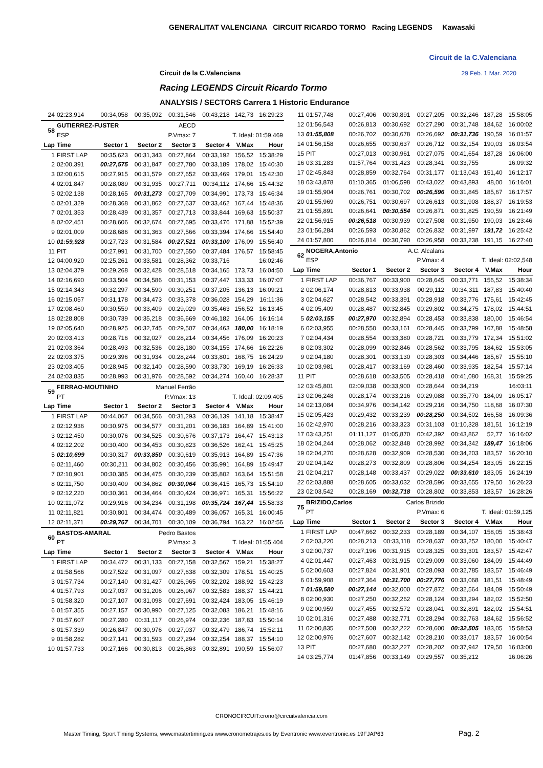GENERALITAT VALENCIANA CIRCUIT RICARDO TORMO Racing LEGENDS Kawasaki
Circuit de la C.Valenciana
29 Feb. 1 Mar. 2020 Circuit de la C.Valenciana
Racing LEGENDS Circuit Ricardo Tormo
ANALYSIS / SECTORS Carrera 1 Historic Endurance
| 24 | 02:23,914 | 00:34,058 | 00:35,092 | 00:31,546 | 00:43,218 | 142,73 | 16:29:23 |
| 58 | GUTIERREZ-FUSTER | | AECD | | | | |
| | ESP | | P.Vmax: 7 | | T. Ideal: 01:59,469 | | |
| Lap | Time | Sector 1 | Sector 2 | Sector 3 | Sector 4 | V.Max | Hour |
| 1 | FIRST LAP | 00:35,623 | 00:31,343 | 00:27,864 | 00:33,192 | 156,52 | 15:38:29 |
| 2 | 02:00,391 | 00:27,575 | 00:31,847 | 00:27,780 | 00:33,189 | 178,02 | 15:40:30 |
| 3 | 02:00,615 | 00:27,915 | 00:31,579 | 00:27,652 | 00:33,469 | 179,01 | 15:42:30 |
| 4 | 02:01,847 | 00:28,089 | 00:31,935 | 00:27,711 | 00:34,112 | 174,66 | 15:44:32 |
| 5 | 02:02,138 | 00:28,165 | 00:31,273 | 00:27,709 | 00:34,991 | 173,73 | 15:46:34 |
| 6 | 02:01,329 | 00:28,368 | 00:31,862 | 00:27,637 | 00:33,462 | 167,44 | 15:48:36 |
| 7 | 02:01,353 | 00:28,439 | 00:31,357 | 00:27,713 | 00:33,844 | 169,63 | 15:50:37 |
| 8 | 02:02,451 | 00:28,606 | 00:32,674 | 00:27,695 | 00:33,476 | 171,88 | 15:52:39 |
| 9 | 02:01,009 | 00:28,686 | 00:31,363 | 00:27,566 | 00:33,394 | 174,66 | 15:54:40 |
| 10 | 01:59,928 | 00:27,723 | 00:31,584 | 00:27,521 | 00:33,100 | 176,09 | 15:56:40 |
| 11 | PIT | 00:27,991 | 00:31,700 | 00:27,550 | 00:37,484 | 176,57 | 15:58:45 |
| 12 | 04:00,920 | 02:25,261 | 00:33,581 | 00:28,362 | 00:33,716 | | 16:02:46 |
| 13 | 02:04,379 | 00:29,268 | 00:32,428 | 00:28,518 | 00:34,165 | 173,73 | 16:04:50 |
| 14 | 02:16,690 | 00:33,504 | 00:34,586 | 00:31,153 | 00:37,447 | 133,33 | 16:07:07 |
| 15 | 02:14,343 | 00:32,297 | 00:34,590 | 00:30,251 | 00:37,205 | 136,13 | 16:09:21 |
| 16 | 02:15,057 | 00:31,178 | 00:34,473 | 00:33,378 | 00:36,028 | 154,29 | 16:11:36 |
| 17 | 02:08,460 | 00:30,559 | 00:33,409 | 00:29,029 | 00:35,463 | 156,52 | 16:13:45 |
| 18 | 02:28,808 | 00:30,739 | 00:35,218 | 00:36,669 | 00:46,182 | 164,05 | 16:16:14 |
| 19 | 02:05,640 | 00:28,925 | 00:32,745 | 00:29,507 | 00:34,463 | 180,00 | 16:18:19 |
| 20 | 02:03,413 | 00:28,716 | 00:32,027 | 00:28,214 | 00:34,456 | 176,09 | 16:20:23 |
| 21 | 02:03,364 | 00:28,493 | 00:32,536 | 00:28,180 | 00:34,155 | 174,66 | 16:22:26 |
| 22 | 02:03,375 | 00:29,396 | 00:31,934 | 00:28,244 | 00:33,801 | 168,75 | 16:24:29 |
| 23 | 02:03,405 | 00:28,945 | 00:32,140 | 00:28,590 | 00:33,730 | 169,19 | 16:26:33 |
| 24 | 02:03,835 | 00:28,993 | 00:31,976 | 00:28,592 | 00:34,274 | 160,40 | 16:28:37 |
| 59 | FERRAO-MOUTINHO | | Manuel Ferrão | | | | |
| | PT | | P.Vmax: 13 | | T. Ideal: 02:09,405 | | |
| Lap | Time | Sector 1 | Sector 2 | Sector 3 | Sector 4 | V.Max | Hour |
| 1 | FIRST LAP | 00:44,067 | 00:34,566 | 00:31,293 | 00:36,139 | 141,18 | 15:38:47 |
| 2 | 02:12,936 | 00:30,975 | 00:34,577 | 00:31,201 | 00:36,183 | 164,89 | 15:41:00 |
| 3 | 02:12,450 | 00:30,076 | 00:34,525 | 00:30,676 | 00:37,173 | 164,47 | 15:43:13 |
| 4 | 02:12,202 | 00:30,400 | 00:34,453 | 00:30,823 | 00:36,526 | 162,41 | 15:45:25 |
| 5 | 02:10,699 | 00:30,317 | 00:33,850 | 00:30,619 | 00:35,913 | 164,89 | 15:47:36 |
| 6 | 02:11,460 | 00:30,211 | 00:34,802 | 00:30,456 | 00:35,991 | 164,89 | 15:49:47 |
| 7 | 02:10,901 | 00:30,385 | 00:34,475 | 00:30,239 | 00:35,802 | 163,64 | 15:51:58 |
| 8 | 02:11,750 | 00:30,409 | 00:34,862 | 00:30,064 | 00:36,415 | 165,73 | 15:54:10 |
| 9 | 02:12,220 | 00:30,361 | 00:34,464 | 00:30,424 | 00:36,971 | 165,31 | 15:56:22 |
| 10 | 02:11,072 | 00:29,916 | 00:34,234 | 00:31,198 | 00:35,724 | 167,44 | 15:58:33 |
| 11 | 02:11,821 | 00:30,801 | 00:34,474 | 00:30,489 | 00:36,057 | 165,31 | 16:00:45 |
| 12 | 02:11,371 | 00:29,767 | 00:34,701 | 00:30,109 | 00:36,794 | 163,22 | 16:02:56 |
| 60 | BASTOS-AMARAL | | Pedro Bastos | | | | |
| | PT | | P.Vmax: 3 | | T. Ideal: 01:55,404 | | |
| Lap | Time | Sector 1 | Sector 2 | Sector 3 | Sector 4 | V.Max | Hour |
| 1 | FIRST LAP | 00:34,472 | 00:31,133 | 00:27,158 | 00:32,567 | 159,21 | 15:38:27 |
| 2 | 01:58,566 | 00:27,522 | 00:31,097 | 00:27,638 | 00:32,309 | 178,51 | 15:40:25 |
| 3 | 01:57,734 | 00:27,140 | 00:31,427 | 00:26,965 | 00:32,202 | 188,92 | 15:42:23 |
| 4 | 01:57,793 | 00:27,037 | 00:31,206 | 00:26,967 | 00:32,583 | 188,37 | 15:44:21 |
| 5 | 01:58,320 | 00:27,107 | 00:31,098 | 00:27,691 | 00:32,424 | 183,05 | 15:46:19 |
| 6 | 01:57,355 | 00:27,157 | 00:30,990 | 00:27,125 | 00:32,083 | 186,21 | 15:48:16 |
| 7 | 01:57,607 | 00:27,280 | 00:31,117 | 00:26,974 | 00:32,236 | 187,83 | 15:50:14 |
| 8 | 01:57,339 | 00:26,847 | 00:30,976 | 00:27,037 | 00:32,479 | 186,74 | 15:52:11 |
| 9 | 01:58,282 | 00:27,141 | 00:31,593 | 00:27,294 | 00:32,254 | 188,37 | 15:54:10 |
| 10 | 01:57,733 | 00:27,166 | 00:30,813 | 00:26,863 | 00:32,891 | 190,59 | 15:56:07 |
| 11 | 01:57,748 | 00:27,406 | 00:30,891 | 00:27,205 | 00:32,246 | 187,28 | 15:58:05 |
| 12 | 01:56,543 | 00:26,813 | 00:30,692 | 00:27,290 | 00:31,748 | 184,62 | 16:00:02 |
| 13 | 01:55,808 | 00:26,702 | 00:30,678 | 00:26,692 | 00:31,736 | 190,59 | 16:01:57 |
| 14 | 01:56,158 | 00:26,655 | 00:30,637 | 00:26,712 | 00:32,154 | 190,03 | 16:03:54 |
| 15 | PIT | 00:27,013 | 00:30,961 | 00:27,075 | 00:41,654 | 187,28 | 16:06:00 |
| 16 | 03:31,283 | 01:57,764 | 00:31,423 | 00:28,341 | 00:33,755 | | 16:09:32 |
| 17 | 02:45,843 | 00:28,859 | 00:32,764 | 00:31,177 | 01:13,043 | 151,40 | 16:12:17 |
| 18 | 03:43,878 | 01:10,365 | 01:06,598 | 00:43,022 | 00:43,893 | 48,00 | 16:16:01 |
| 19 | 01:55,904 | 00:26,761 | 00:30,702 | 00:26,596 | 00:31,845 | 185,67 | 16:17:57 |
| 20 | 01:55,969 | 00:26,751 | 00:30,697 | 00:26,613 | 00:31,908 | 188,37 | 16:19:53 |
| 21 | 01:55,891 | 00:26,641 | 00:30,554 | 00:26,871 | 00:31,825 | 190,59 | 16:21:49 |
| 22 | 01:56,915 | 00:26,518 | 00:30,939 | 00:27,508 | 00:31,950 | 190,03 | 16:23:46 |
| 23 | 01:56,284 | 00:26,593 | 00:30,862 | 00:26,832 | 00:31,997 | 191,72 | 16:25:42 |
| 24 | 01:57,800 | 00:26,814 | 00:30,790 | 00:26,958 | 00:33,238 | 191,15 | 16:27:40 |
| 62 | NOGERA,Antonio | | A.C. Alcalans | | | | |
| | ESP | | P.Vmax: 4 | | T. Ideal: 02:02,548 | | |
| Lap | Time | Sector 1 | Sector 2 | Sector 3 | Sector 4 | V.Max | Hour |
| 1 | FIRST LAP | 00:36,767 | 00:33,900 | 00:28,645 | 00:33,771 | 156,52 | 15:38:34 |
| 2 | 02:06,174 | 00:28,813 | 00:33,938 | 00:29,112 | 00:34,311 | 187,83 | 15:40:40 |
| 3 | 02:04,627 | 00:28,542 | 00:33,391 | 00:28,918 | 00:33,776 | 175,61 | 15:42:45 |
| 4 | 02:05,409 | 00:28,487 | 00:32,845 | 00:29,802 | 00:34,275 | 178,02 | 15:44:51 |
| 5 | 02:03,155 | 00:27,970 | 00:32,894 | 00:28,453 | 00:33,838 | 180,00 | 15:46:54 |
| 6 | 02:03,955 | 00:28,550 | 00:33,161 | 00:28,445 | 00:33,799 | 167,88 | 15:48:58 |
| 7 | 02:04,434 | 00:28,554 | 00:33,380 | 00:28,721 | 00:33,779 | 172,34 | 15:51:02 |
| 8 | 02:03,302 | 00:28,099 | 00:32,846 | 00:28,562 | 00:33,795 | 184,62 | 15:53:05 |
| 9 | 02:04,180 | 00:28,301 | 00:33,130 | 00:28,303 | 00:34,446 | 185,67 | 15:55:10 |
| 10 | 02:03,981 | 00:28,417 | 00:33,169 | 00:28,460 | 00:33,935 | 182,54 | 15:57:14 |
| 11 | PIT | 00:28,618 | 00:33,505 | 00:28,418 | 00:41,080 | 168,31 | 15:59:25 |
| 12 | 03:45,801 | 02:09,038 | 00:33,900 | 00:28,644 | 00:34,219 | | 16:03:11 |
| 13 | 02:06,248 | 00:28,174 | 00:33,216 | 00:29,088 | 00:35,770 | 184,09 | 16:05:17 |
| 14 | 02:13,084 | 00:34,976 | 00:34,142 | 00:29,216 | 00:34,750 | 118,68 | 16:07:30 |
| 15 | 02:05,423 | 00:29,432 | 00:33,239 | 00:28,250 | 00:34,502 | 166,58 | 16:09:36 |
| 16 | 02:42,970 | 00:28,216 | 00:33,323 | 00:31,103 | 01:10,328 | 181,51 | 16:12:19 |
| 17 | 03:43,251 | 01:11,127 | 01:05,870 | 00:42,392 | 00:43,862 | 52,77 | 16:16:02 |
| 18 | 02:04,244 | 00:28,062 | 00:32,848 | 00:28,992 | 00:34,342 | 189,47 | 16:18:06 |
| 19 | 02:04,270 | 00:28,628 | 00:32,909 | 00:28,530 | 00:34,203 | 183,57 | 16:20:10 |
| 20 | 02:04,142 | 00:28,273 | 00:32,809 | 00:28,806 | 00:34,254 | 183,05 | 16:22:15 |
| 21 | 02:04,217 | 00:28,148 | 00:33,437 | 00:29,022 | 00:33,610 | 183,05 | 16:24:19 |
| 22 | 02:03,888 | 00:28,605 | 00:33,032 | 00:28,596 | 00:33,655 | 179,50 | 16:26:23 |
| 23 | 02:03,542 | 00:28,169 | 00:32,718 | 00:28,802 | 00:33,853 | 183,57 | 16:28:26 |
| 75 | BRIZIDO,Carlos | | Carlos Brizido | | | | |
| | PT | | P.Vmax: 6 | | T. Ideal: 01:59,125 | | |
| Lap | Time | Sector 1 | Sector 2 | Sector 3 | Sector 4 | V.Max | Hour |
| 1 | FIRST LAP | 00:47,662 | 00:32,233 | 00:28,189 | 00:34,107 | 158,05 | 15:38:43 |
| 2 | 02:03,220 | 00:28,213 | 00:33,118 | 00:28,637 | 00:33,252 | 180,00 | 15:40:47 |
| 3 | 02:00,737 | 00:27,196 | 00:31,915 | 00:28,325 | 00:33,301 | 183,57 | 15:42:47 |
| 4 | 02:01,447 | 00:27,463 | 00:31,915 | 00:29,009 | 00:33,060 | 184,09 | 15:44:49 |
| 5 | 02:00,603 | 00:27,824 | 00:31,901 | 00:28,093 | 00:32,785 | 183,57 | 15:46:49 |
| 6 | 01:59,908 | 00:27,364 | 00:31,700 | 00:27,776 | 00:33,068 | 181,51 | 15:48:49 |
| 7 | 01:59,580 | 00:27,144 | 00:32,000 | 00:27,872 | 00:32,564 | 184,09 | 15:50:49 |
| 8 | 02:00,930 | 00:27,250 | 00:32,262 | 00:28,124 | 00:33,294 | 182,02 | 15:52:50 |
| 9 | 02:00,959 | 00:27,455 | 00:32,572 | 00:28,041 | 00:32,891 | 182,02 | 15:54:51 |
| 10 | 02:01,316 | 00:27,488 | 00:32,771 | 00:28,294 | 00:32,763 | 184,62 | 15:56:52 |
| 11 | 02:00,835 | 00:27,508 | 00:32,222 | 00:28,600 | 00:32,505 | 183,05 | 15:58:53 |
| 12 | 02:00,976 | 00:27,607 | 00:32,142 | 00:28,210 | 00:33,017 | 183,57 | 16:00:54 |
| 13 | PIT | 00:27,680 | 00:32,227 | 00:28,202 | 00:37,942 | 179,50 | 16:03:00 |
| 14 | 03:25,774 | 01:47,856 | 00:33,149 | 00:29,557 | 00:35,212 | | 16:06:26 |
CRONOCIRCUIT:crono@circuitvalencia.com
Master Timing, Sport Timing Systems, www.mastertiming.es www.cronometrajes.es by Eventronic www.eventronic.es 19FJAP63 Pag. 2